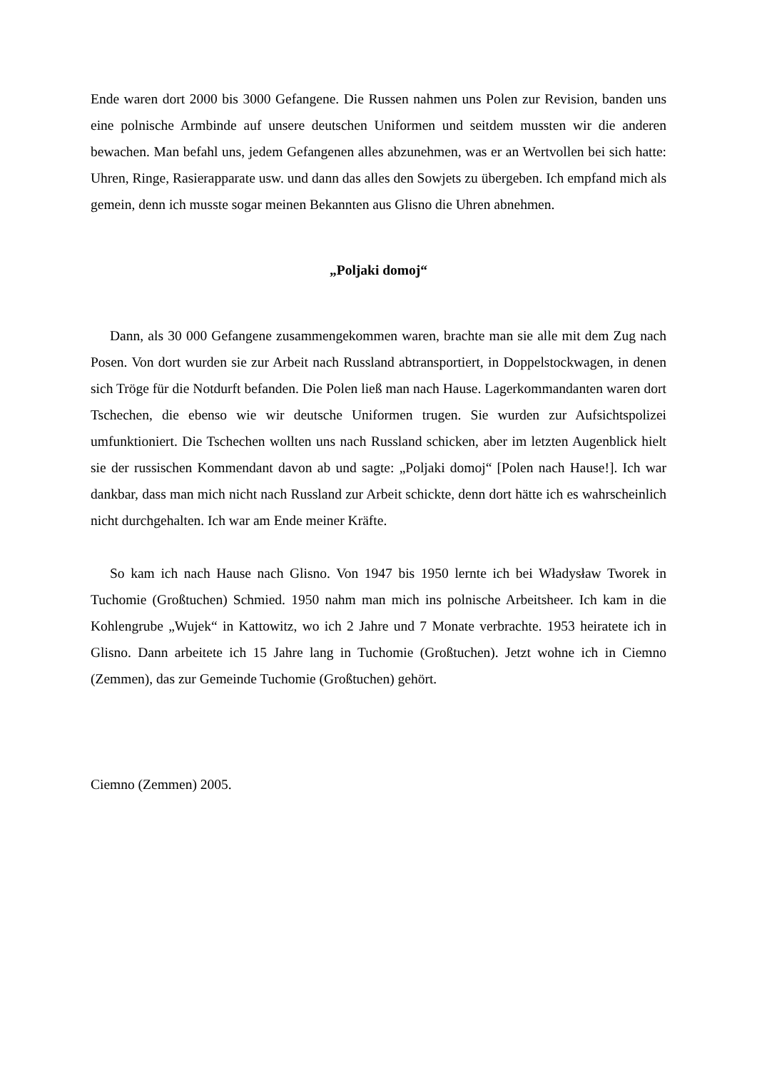Ende waren dort 2000 bis 3000 Gefangene. Die Russen nahmen uns Polen zur Revision, banden uns eine polnische Armbinde auf unsere deutschen Uniformen und seitdem mussten wir die anderen bewachen. Man befahl uns, jedem Gefangenen alles abzunehmen, was er an Wertvollen bei sich hatte: Uhren, Ringe, Rasierapparate usw. und dann das alles den Sowjets zu übergeben. Ich empfand mich als gemein, denn ich musste sogar meinen Bekannten aus Glisno die Uhren abnehmen.
„Poljaki domoj“
Dann, als 30 000 Gefangene zusammengekommen waren, brachte man sie alle mit dem Zug nach Posen. Von dort wurden sie zur Arbeit nach Russland abtransportiert, in Doppelstockwagen, in denen sich Tröge für die Notdurft befanden. Die Polen ließ man nach Hause. Lagerkommandanten waren dort Tschechen, die ebenso wie wir deutsche Uniformen trugen. Sie wurden zur Aufsichtspolizei umfunktioniert. Die Tschechen wollten uns nach Russland schicken, aber im letzten Augenblick hielt sie der russischen Kommendant davon ab und sagte: „Poljaki domoj“ [Polen nach Hause!]. Ich war dankbar, dass man mich nicht nach Russland zur Arbeit schickte, denn dort hätte ich es wahrscheinlich nicht durchgehalten. Ich war am Ende meiner Kräfte.
So kam ich nach Hause nach Glisno. Von 1947 bis 1950 lernte ich bei Władysław Tworek in Tuchomie (Großtuchen) Schmied. 1950 nahm man mich ins polnische Arbeitsheer. Ich kam in die Kohlengrube „Wujek“ in Kattowitz, wo ich 2 Jahre und 7 Monate verbrachte. 1953 heiratete ich in Glisno. Dann arbeitete ich 15 Jahre lang in Tuchomie (Großtuchen). Jetzt wohne ich in Ciemno (Zemmen), das zur Gemeinde Tuchomie (Großtuchen) gehört.
Ciemno (Zemmen) 2005.